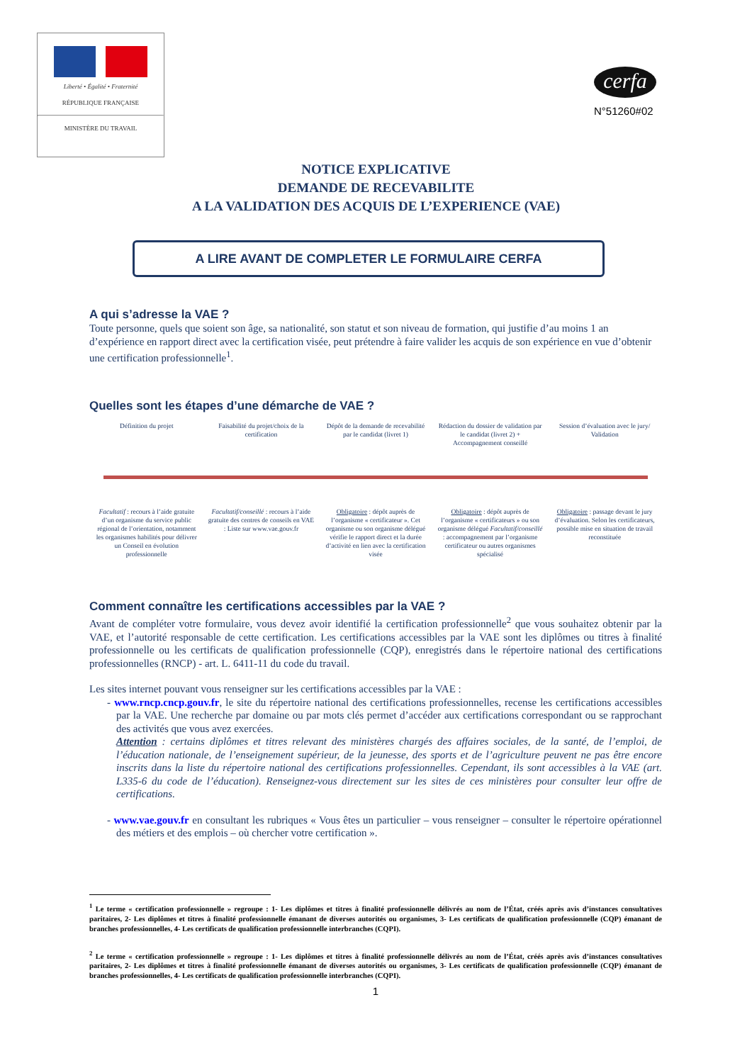Liberté • Égalité • Fraternité
RÉPUBLIQUE FRANÇAISE
MINISTÈRE DU TRAVAIL
cerfa
N°51260#02
NOTICE EXPLICATIVE
DEMANDE DE RECEVABILITE
A LA VALIDATION DES ACQUIS DE L’EXPERIENCE (VAE)
A LIRE AVANT DE COMPLETER LE FORMULAIRE CERFA
A qui s’adresse la VAE ?
Toute personne, quels que soient son âge, sa nationalité, son statut et son niveau de formation, qui justifie d’au moins 1 an d’expérience en rapport direct avec la certification visée, peut prétendre à faire valider les acquis de son expérience en vue d’obtenir une certification professionnelle<sup>1</sup>.
Quelles sont les étapes d’une démarche de VAE ?
Définition du projet Faisabilité du projet/choix de la certification
Dépôt de la demande de recevabilité par le candidat (livret 1)
Rédaction du dossier de validation par le candidat (livret 2) + Accompagnement conseillé
Session d’évaluation avec le jury/ Validation
Facultatif : recours à l’aide gratuite d’un organisme du service public régional de l’orientation, notamment les organismes habilités pour délivrer un Conseil en évolution professionnelle
Facultatif/conseillé : recours à l’aide gratuite des centres de conseils en VAE : Liste sur www.vae.gouv.fr
Obligatoire : dépôt auprès de l’organisme « certificateur ». Cet organisme ou son organisme délégué vérifie le rapport direct et la durée d’activité en lien avec la certification visée
Obligatoire : dépôt auprès de l’organisme « certificateurs » ou son organisme délégué Facultatif/conseillé : accompagnement par l’organisme certificateur ou autres organismes spécialisé
Obligatoire : passage devant le jury d’évaluation. Selon les certificateurs, possible mise en situation de travail reconstituée
Comment connaître les certifications accessibles par la VAE ?
Avant de compléter votre formulaire, vous devez avoir identifié la certification professionnelle<sup>2</sup> que vous souhaitez obtenir par la VAE, et l’autorité responsable de cette certification. Les certifications accessibles par la VAE sont les diplômes ou titres à finalité professionnelle ou les certificats de qualification professionnelle (CQP), enregistrés dans le répertoire national des certifications professionnelles (RNCP) - art. L. 6411-11 du code du travail.
Les sites internet pouvant vous renseigner sur les certifications accessibles par la VAE :
- www.rncp.cncp.gouv.fr, le site du répertoire national des certifications professionnelles, recense les certifications accessibles par la VAE. Une recherche par domaine ou par mots clés permet d’accéder aux certifications correspondant ou se rapprochant des activités que vous avez exercées.
Attention : certains diplômes et titres relevant des ministères chargés des affaires sociales, de la santé, de l’emploi, de l’éducation nationale, de l’enseignement supérieur, de la jeunesse, des sports et de l’agriculture peuvent ne pas être encore inscrits dans la liste du répertoire national des certifications professionnelles. Cependant, ils sont accessibles à la VAE (art. L335-6 du code de l’éducation). Renseignez-vous directement sur les sites de ces ministères pour consulter leur offre de certifications.
- www.vae.gouv.fr en consultant les rubriques « Vous êtes un particulier – vous renseigner – consulter le répertoire opérationnel des métiers et des emplois – où chercher votre certification ».
<sup>1</sup> Le terme « certification professionnelle » regroupe : 1- Les diplômes et titres à finalité professionnelle délivrés au nom de l’État, créés après avis d’instances consultatives paritaires, 2- Les diplômes et titres à finalité professionnelle émanant de diverses autorités ou organismes, 3- Les certificats de qualification professionnelle (CQP) émanant de branches professionnelles, 4- Les certificats de qualification professionnelle interbranches (CQPI).
<sup>2</sup> Le terme « certification professionnelle » regroupe : 1- Les diplômes et titres à finalité professionnelle délivrés au nom de l’État, créés après avis d’instances consultatives paritaires, 2- Les diplômes et titres à finalité professionnelle émanant de diverses autorités ou organismes, 3- Les certificats de qualification professionnelle (CQP) émanant de branches professionnelles, 4- Les certificats de qualification professionnelle interbranches (CQPI).
1